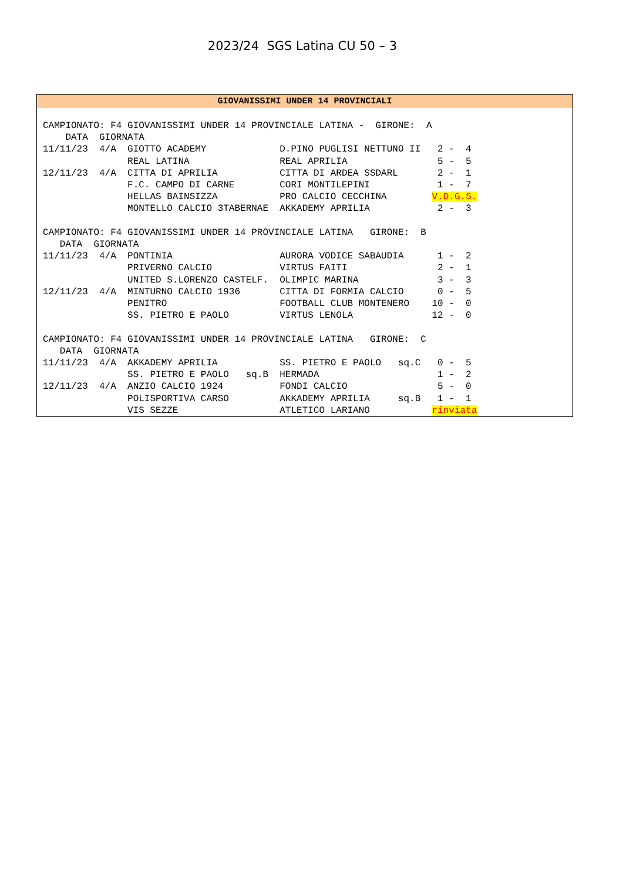2023/24 SGS Latina CU 50 – 3
GIOVANISSIMI UNDER 14 PROVINCIALI
CAMPIONATO: F4 GIOVANISSIMI UNDER 14 PROVINCIALE LATINA -  GIRONE:  A
    DATA  GIORNATA
11/11/23  4/A  GIOTTO ACADEMY             D.PINO PUGLISI NETTUNO II   2 -  4
               REAL LATINA                REAL APRILIA                5 -  5
12/11/23  4/A  CITTA DI APRILIA           CITTA DI ARDEA SSDARL       2 -  1
               F.C. CAMPO DI CARNE        CORI MONTILEPINI            1 -  7
               HELLAS BAINSIZZA           PRO CALCIO CECCHINA        V.D.G.S.
               MONTELLO CALCIO 3TABERNAE  AKKADEMY APRILIA            2 -  3

CAMPIONATO: F4 GIOVANISSIMI UNDER 14 PROVINCIALE LATINA   GIRONE:  B
   DATA  GIORNATA
11/11/23  4/A  PONTINIA                   AURORA VODICE SABAUDIA      1 -  2
               PRIVERNO CALCIO            VIRTUS FAITI                2 -  1
               UNITED S.LORENZO CASTELF.  OLIMPIC MARINA              3 -  3
12/11/23  4/A  MINTURNO CALCIO 1936       CITTA DI FORMIA CALCIO      0 -  5
               PENITRO                    FOOTBALL CLUB MONTENERO    10 -  0
               SS. PIETRO E PAOLO         VIRTUS LENOLA              12 -  0

CAMPIONATO: F4 GIOVANISSIMI UNDER 14 PROVINCIALE LATINA   GIRONE:  C
   DATA  GIORNATA
11/11/23  4/A  AKKADEMY APRILIA           SS. PIETRO E PAOLO   sq.C   0 -  5
               SS. PIETRO E PAOLO   sq.B  HERMADA                     1 -  2
12/11/23  4/A  ANZIO CALCIO 1924          FONDI CALCIO                5 -  0
               POLISPORTIVA CARSO         AKKADEMY APRILIA     sq.B   1 -  1
               VIS SEZZE                  ATLETICO LARIANO           rinviata